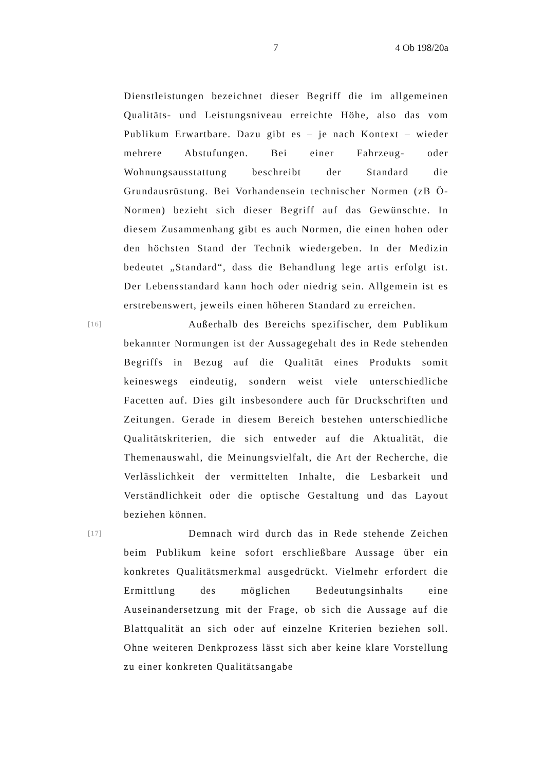7 4 Ob 198/20a
Dienstleistungen bezeichnet dieser Begriff die im allgemeinen Qualitäts- und Leistungsniveau erreichte Höhe, also das vom Publikum Erwartbare. Dazu gibt es – je nach Kontext – wieder mehrere Abstufungen. Bei einer Fahrzeug- oder Wohnungsausstattung beschreibt der Standard die Grundausrüstung. Bei Vorhandensein technischer Normen (zB Ö-Normen) bezieht sich dieser Begriff auf das Gewünschte. In diesem Zusammenhang gibt es auch Normen, die einen hohen oder den höchsten Stand der Technik wiedergeben. In der Medizin bedeutet „Standard“, dass die Behandlung lege artis erfolgt ist. Der Lebensstandard kann hoch oder niedrig sein. Allgemein ist es erstrebenswert, jeweils einen höheren Standard zu erreichen.
[16] Außerhalb des Bereichs spezifischer, dem Publikum bekannter Normungen ist der Aussagegehalt des in Rede stehenden Begriffs in Bezug auf die Qualität eines Produkts somit keineswegs eindeutig, sondern weist viele unterschiedliche Facetten auf. Dies gilt insbesondere auch für Druckschriften und Zeitungen. Gerade in diesem Bereich bestehen unterschiedliche Qualitätskriterien, die sich entweder auf die Aktualität, die Themenauswahl, die Meinungsvielfalt, die Art der Recherche, die Verlässlichkeit der vermittelten Inhalte, die Lesbarkeit und Verständlichkeit oder die optische Gestaltung und das Layout beziehen können.
[17] Demnach wird durch das in Rede stehende Zeichen beim Publikum keine sofort erschließbare Aussage über ein konkretes Qualitätsmerkmal ausgedrückt. Vielmehr erfordert die Ermittlung des möglichen Bedeutungsinhalts eine Auseinandersetzung mit der Frage, ob sich die Aussage auf die Blattqualität an sich oder auf einzelne Kriterien beziehen soll. Ohne weiteren Denkprozess lässt sich aber keine klare Vorstellung zu einer konkreten Qualitätsangabe